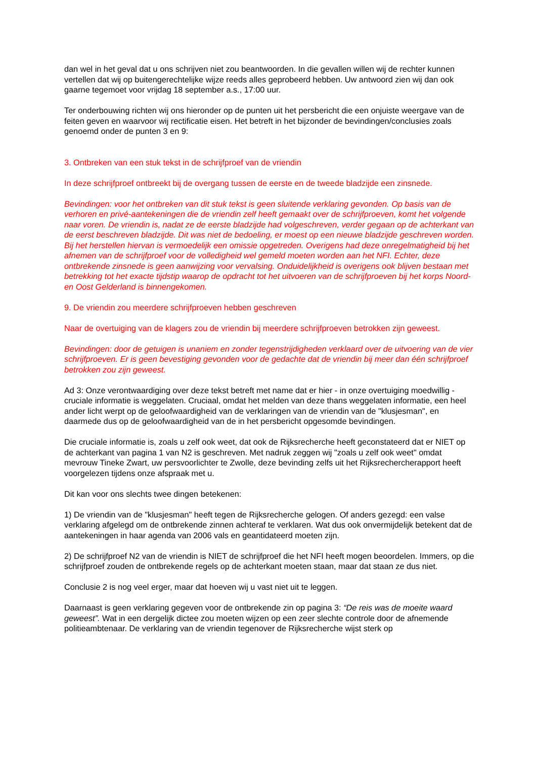dan wel in het geval dat u ons schrijven niet zou beantwoorden. In die gevallen willen wij de rechter kunnen vertellen dat wij op buitengerechtelijke wijze reeds alles geprobeerd hebben. Uw antwoord zien wij dan ook gaarne tegemoet voor vrijdag 18 september a.s., 17:00 uur.
Ter onderbouwing richten wij ons hieronder op de punten uit het persbericht die een onjuiste weergave van de feiten geven en waarvoor wij rectificatie eisen. Het betreft in het bijzonder de bevindingen/conclusies zoals genoemd onder de punten 3 en 9:
3. Ontbreken van een stuk tekst in de schrijfproef van de vriendin
In deze schrijfproef ontbreekt bij de overgang tussen de eerste en de tweede bladzijde een zinsnede.
Bevindingen: voor het ontbreken van dit stuk tekst is geen sluitende verklaring gevonden. Op basis van de verhoren en privé-aantekeningen die de vriendin zelf heeft gemaakt over de schrijfproeven, komt het volgende naar voren. De vriendin is, nadat ze de eerste bladzijde had volgeschreven, verder gegaan op de achterkant van de eerst beschreven bladzijde. Dit was niet de bedoeling, er moest op een nieuwe bladzijde geschreven worden. Bij het herstellen hiervan is vermoedelijk een omissie opgetreden. Overigens had deze onregelmatigheid bij het afnemen van de schrijfproef voor de volledigheid wel gemeld moeten worden aan het NFI. Echter, deze ontbrekende zinsnede is geen aanwijzing voor vervalsing. Onduidelijkheid is overigens ook blijven bestaan met betrekking tot het exacte tijdstip waarop de opdracht tot het uitvoeren van de schrijfproeven bij het korps Noord- en Oost Gelderland is binnengekomen.
9. De vriendin zou meerdere schrijfproeven hebben geschreven
Naar de overtuiging van de klagers zou de vriendin bij meerdere schrijfproeven betrokken zijn geweest.
Bevindingen: door de getuigen is unaniem en zonder tegenstrijdigheden verklaard over de uitvoering van de vier schrijfproeven. Er is geen bevestiging gevonden voor de gedachte dat de vriendin bij meer dan één schrijfproef betrokken zou zijn geweest.
Ad 3: Onze verontwaardiging over deze tekst betreft met name dat er hier - in onze overtuiging moedwillig - cruciale informatie is weggelaten. Cruciaal, omdat het melden van deze thans weggelaten informatie, een heel ander licht werpt op de geloofwaardigheid van de verklaringen van de vriendin van de "klusjesman", en daarmede dus op de geloofwaardigheid van de in het persbericht opgesomde bevindingen.
Die cruciale informatie is, zoals u zelf ook weet, dat ook de Rijksrecherche heeft geconstateerd dat er NIET op de achterkant van pagina 1 van N2 is geschreven. Met nadruk zeggen wij "zoals u zelf ook weet" omdat mevrouw Tineke Zwart, uw persvoorlichter te Zwolle, deze bevinding zelfs uit het Rijksrechercherapport heeft voorgelezen tijdens onze afspraak met u.
Dit kan voor ons slechts twee dingen betekenen:
1) De vriendin van de "klusjesman" heeft tegen de Rijksrecherche gelogen. Of anders gezegd: een valse verklaring afgelegd om de ontbrekende zinnen achteraf te verklaren. Wat dus ook onvermijdelijk betekent dat de aantekeningen in haar agenda van 2006 vals en geantidateerd moeten zijn.
2) De schrijfproef N2 van de vriendin is NIET de schrijfproef die het NFI heeft mogen beoordelen. Immers, op die schrijfproef zouden de ontbrekende regels op de achterkant moeten staan, maar dat staan ze dus niet.
Conclusie 2 is nog veel erger, maar dat hoeven wij u vast niet uit te leggen.
Daarnaast is geen verklaring gegeven voor de ontbrekende zin op pagina 3: “De reis was de moeite waard geweest”. Wat in een dergelijk dictee zou moeten wijzen op een zeer slechte controle door de afnemende politieambtenaar. De verklaring van de vriendin tegenover de Rijksrecherche wijst sterk op